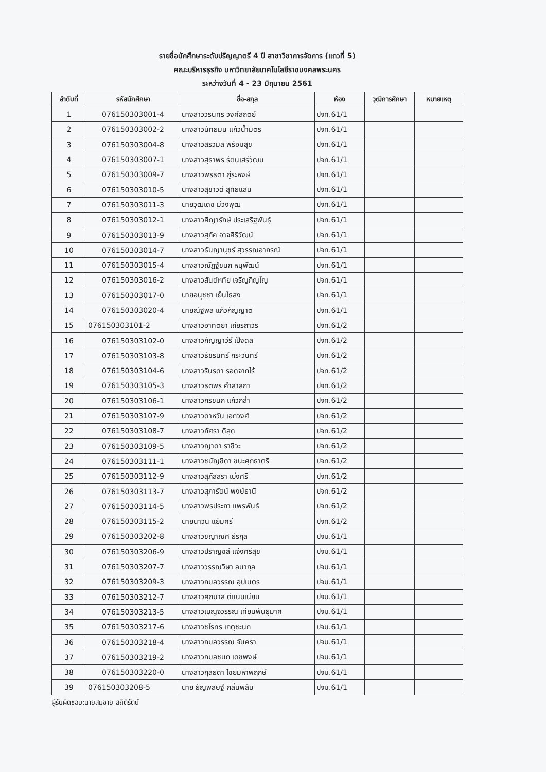รายชื่อนักศึกษาระดับปริญญาตรี 4 ปี สาขาวิชาการจัดการ (แถวที่ 5)
คณะบริหารธุรกิจ มหาวิทยาลัยเทคโนโลยีราชมงคลพระนคร
ระหว่างวันที่ 4 - 23 มิถุนายน 2561
| ลำดับที่ | รหัสนักศึกษา | ชื่อ-สกุล | ห้อง | วุฒิการศึกษา | หมายเหตุ |
| --- | --- | --- | --- | --- | --- |
| 1 | 076150303001-4 | นางสาววรินทร วงศ์สถิตย์ | ปจท.61/1 | | |
| 2 | 076150303002-2 | นางสาวนัทธมน แก้วน้ำมิตร | ปจท.61/1 | | |
| 3 | 076150303004-8 | นางสาวสิริวิมล พร้อมสุข | ปจท.61/1 | | |
| 4 | 076150303007-1 | นางสาวสุธาพร รัตนเสรีวัฒน | ปจท.61/1 | | |
| 5 | 076150303009-7 | นางสาวพรธิตา ภู่ระหงษ์ | ปจท.61/1 | | |
| 6 | 076150303010-5 | นางสาวสุชาวดี สุทธิแสน | ปจท.61/1 | | |
| 7 | 076150303011-3 | นายวุฒิเดช ม่วงพุฒ | ปจท.61/1 | | |
| 8 | 076150303012-1 | นางสาวศิญารักษ์ ประเสริฐพันธุ์ | ปจท.61/1 | | |
| 9 | 076150303013-9 | นางสาวสุภัค อาจศิริวัฒน์ | ปจท.61/1 | | |
| 10 | 076150303014-7 | นางสาวธันญานุชร์ สุวรรณอาภรณ์ | ปจท.61/1 | | |
| 11 | 076150303015-4 | นางสาวณัฏฐ์ชนก หนุพัฒน์ | ปจท.61/1 | | |
| 12 | 076150303016-2 | นางสาวสันต์หทัย เจริญภิญโญ | ปจท.61/1 | | |
| 13 | 076150303017-0 | นายอนุชชา เย็นไธสง | ปจท.61/1 | | |
| 14 | 076150303020-4 | นายณัฐพล แก้วกัญญาติ | ปจท.61/1 | | |
| 15 | 076150303101-2 | นางสาวอาทิตยา เถียรถาวร | ปจท.61/2 | | |
| 16 | 076150303102-0 | นางสาวกัญญาวีร์ เป็งดล | ปจท.61/2 | | |
| 17 | 076150303103-8 | นางสาวธัชรินทร์ กระวินทร์ | ปจท.61/2 | | |
| 18 | 076150303104-6 | นางสาวรินรดา รอดจากไร้ | ปจท.61/2 | | |
| 19 | 076150303105-3 | นางสาวธิติพร คำสาลิกา | ปจท.61/2 | | |
| 20 | 076150303106-1 | นางสาวกรชนก แก้วกล่ำ | ปจท.61/2 | | |
| 21 | 076150303107-9 | นางสาวดาหวัน เอกวงศ์ | ปจท.61/2 | | |
| 22 | 076150303108-7 | นางสาวภัศรา ดีสุด | ปจท.61/2 | | |
| 23 | 076150303109-5 | นางสาวญาดา ราชีวะ | ปจท.61/2 | | |
| 24 | 076150303111-1 | นางสาวชนัญชิดา ชนะศุภธาตรี | ปจท.61/2 | | |
| 25 | 076150303112-9 | นางสาวสุภัสสรา เบ่งศรี | ปจท.61/2 | | |
| 26 | 076150303113-7 | นางสาวสุภารัตน์ พงษ์ธานี | ปจท.61/2 | | |
| 27 | 076150303114-5 | นางสาวพรประภา แพรพันธ์ | ปจท.61/2 | | |
| 28 | 076150303115-2 | นายนาวิน แย้มศรี | ปจท.61/2 | | |
| 29 | 076150303202-8 | นางสาวชญาณิศ ธีรกุล | ปจม.61/1 | | |
| 30 | 076150303206-9 | นางสาวปราญชลี แจ้งศรีสุข | ปจม.61/1 | | |
| 31 | 076150303207-7 | นางสาววรรณวิษา ลนากุล | ปจม.61/1 | | |
| 32 | 076150303209-3 | นางสาวกมลวรรณ อุปเนตร | ปจม.61/1 | | |
| 33 | 076150303212-7 | นางสาวศุภมาส ดีแนบเนียน | ปจม.61/1 | | |
| 34 | 076150303213-5 | นางสาวเบญจวรรณ เทียนพันธุมาศ | ปจม.61/1 | | |
| 35 | 076150303217-6 | นางสาวชโรทร เกตุชะนก | ปจม.61/1 | | |
| 36 | 076150303218-4 | นางสาวกมลวรรณ จันครา | ปจม.61/1 | | |
| 37 | 076150303219-2 | นางสาวกมลชนก เดชพงษ์ | ปจม.61/1 | | |
| 38 | 076150303220-0 | นางสาวกุลธิดา ไชยมหาพฤกษ์ | ปจม.61/1 | | |
| 39 | 076150303208-5 | นาย ธัญพิสิษฐ์ กลิ่นพลับ | ปจม.61/1 | | |
ผู้รับผิดชอบ:นายสมชาย สถิติรัตน์